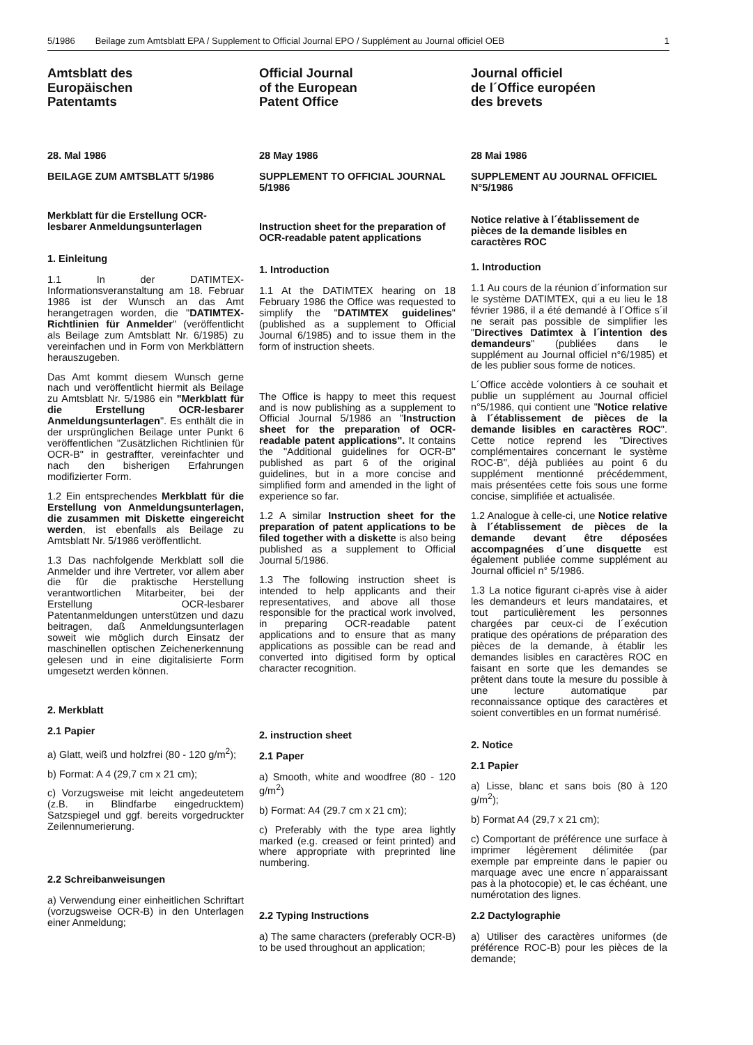5/1986 Beilage zum Amtsblatt EPA / Supplement to Official Journal EPO / Supplément au Journal officiel OEB 1
Amtsblatt des
Europäischen
Patentamts
28. Mal 1986
BEILAGE ZUM AMTSBLATT 5/1986
Merkblatt für die Erstellung OCR-lesbarer Anmeldungsunterlagen
1. Einleitung
1.1 In der DATIMTEX-Informationsveranstaltung am 18. Februar 1986 ist der Wunsch an das Amt herangetragen worden, die "DATIMTEX- Richtlinien für Anmelder" (veröffentlicht als Beilage zum Amtsblatt Nr. 6/1985) zu vereinfachen und in Form von Merkblättern herauszugeben.
Das Amt kommt diesem Wunsch gerne nach und veröffentlicht hiermit als Beilage zu Amtsblatt Nr. 5/1986 ein "Merkblatt für die Erstellung OCR-lesbarer Anmeldungsunterlagen". Es enthält die in der ursprünglichen Beilage unter Punkt 6 veröffentlichen "Zusätzlichen Richtlinien für OCR-B" in gestraffter, vereinfachter und nach den bisherigen Erfahrungen modifizierter Form.
1.2 Ein entsprechendes Merkblatt für die Erstellung von Anmeldungsunterlagen, die zusammen mit Diskette eingereicht werden, ist ebenfalls als Beilage zu Amtsblatt Nr. 5/1986 veröffentlicht.
1.3 Das nachfolgende Merkblatt soll die Anmelder und ihre Vertreter, vor allem aber die für die praktische Herstellung verantwortlichen Mitarbeiter, bei der Erstellung OCR-lesbarer Patentanmeldungen unterstützen und dazu beitragen, daß Anmeldungsunterlagen soweit wie möglich durch Einsatz der maschinellen optischen Zeichenerkennung gelesen und in eine digitalisierte Form umgesetzt werden können.
2. Merkblatt
2.1 Papier
a) Glatt, weiß und holzfrei (80 - 120 g/m<sup>2</sup>);
b) Format: A 4 (29,7 cm x 21 cm);
c) Vorzugsweise mit leicht angedeutetem (z.B. in Blindfarbe eingedrucktem) Satzspiegel und ggf. bereits vorgedruckter Zeilennumerierung.
2.2 Schreibanweisungen
a) Verwendung einer einheitlichen Schriftart (vorzugsweise OCR-B) in den Unterlagen einer Anmeldung;
Official Journal
of the European
Patent Office
28 May 1986
SUPPLEMENT TO OFFICIAL JOURNAL 5/1986
Instruction sheet for the preparation of OCR-readable patent applications
1. Introduction
1.1 At the DATIMTEX hearing on 18 February 1986 the Office was requested to simplify the "DATIMTEX guidelines" (published as a supplement to Official Journal 6/1985) and to issue them in the form of instruction sheets.
The Office is happy to meet this request and is now publishing as a supplement to Official Journal 5/1986 an "Instruction sheet for the preparation of OCR-readable patent applications". It contains the "Additional guidelines for OCR-B" published as part 6 of the original guidelines, but in a more concise and simplified form and amended in the light of experience so far.
1.2 A similar Instruction sheet for the preparation of patent applications to be filed together with a diskette is also being published as a supplement to Official Journal 5/1986.
1.3 The following instruction sheet is intended to help applicants and their representatives, and above all those responsible for the practical work involved, in preparing OCR-readable patent applications and to ensure that as many applications as possible can be read and converted into digitised form by optical character recognition.
2. instruction sheet
2.1 Paper
a) Smooth, white and woodfree (80 - 120 g/m<sup>2</sup>)
b) Format: A4 (29.7 cm x 21 cm);
c) Preferably with the type area lightly marked (e.g. creased or feint printed) and where appropriate with preprinted line numbering.
2.2 Typing Instructions
a) The same characters (preferably OCR-B) to be used throughout an application;
Journal officiel
de l´Office européen
des brevets
28 Mai 1986
SUPPLEMENT AU JOURNAL OFFICIEL N°5/1986
Notice relative à l´établissement de pièces de la demande lisibles en caractères ROC
1. Introduction
1.1 Au cours de la réunion d´information sur le système DATIMTEX, qui a eu lieu le 18 février 1986, il a été demandé à l´Office s´il ne serait pas possible de simplifier les "Directives Datimtex à l´intention des demandeurs" (publiées dans le supplément au Journal officiel n°6/1985) et de les publier sous forme de notices.
L´Office accède volontiers à ce souhait et publie un supplément au Journal officiel n°5/1986, qui contient une "Notice relative à l´établissement de pièces de la demande lisibles en caractères ROC". Cette notice reprend les "Directives complémentaires concernant le système ROC-B", déjà publiées au point 6 du supplément mentionné précédemment, mais présentées cette fois sous une forme concise, simplifiée et actualisée.
1.2 Analogue à celle-ci, une Notice relative à l´établissement de pièces de la demande devant être déposées accompagnées d´une disquette est également publiée comme supplément au Journal officiel n° 5/1986.
1.3 La notice figurant ci-après vise à aider les demandeurs et leurs mandataires, et tout particulièrement les personnes chargées par ceux-ci de l´exécution pratique des opérations de préparation des pièces de la demande, à établir les demandes lisibles en caractères ROC en faisant en sorte que les demandes se prêtent dans toute la mesure du possible à une lecture automatique par reconnaissance optique des caractères et soient convertibles en un format numérisé.
2. Notice
2.1 Papier
a) Lisse, blanc et sans bois (80 à 120 g/m<sup>2</sup>);
b) Format A4 (29,7 x 21 cm);
c) Comportant de préférence une surface à imprimer légèrement délimitée (par exemple par empreinte dans le papier ou marquage avec une encre n´apparaissant pas à la photocopie) et, le cas échéant, une numérotation des lignes.
2.2 Dactylographie
a) Utiliser des caractères uniformes (de préférence ROC-B) pour les pièces de la demande;